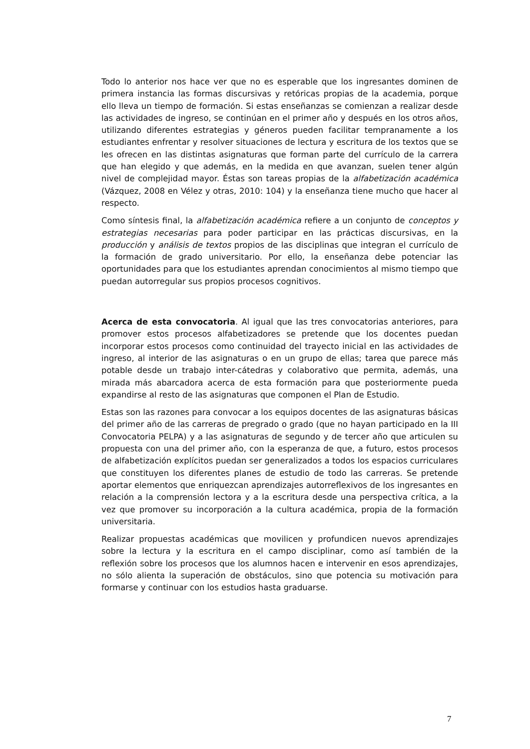Todo lo anterior nos hace ver que no es esperable que los ingresantes dominen de primera instancia las formas discursivas y retóricas propias de la academia, porque ello lleva un tiempo de formación. Si estas enseñanzas se comienzan a realizar desde las actividades de ingreso, se continúan en el primer año y después en los otros años, utilizando diferentes estrategias y géneros pueden facilitar tempranamente a los estudiantes enfrentar y resolver situaciones de lectura y escritura de los textos que se les ofrecen en las distintas asignaturas que forman parte del currículo de la carrera que han elegido y que además, en la medida en que avanzan, suelen tener algún nivel de complejidad mayor. Éstas son tareas propias de la alfabetización académica (Vázquez, 2008 en Vélez y otras, 2010: 104) y la enseñanza tiene mucho que hacer al respecto.
Como síntesis final, la alfabetización académica refiere a un conjunto de conceptos y estrategias necesarias para poder participar en las prácticas discursivas, en la producción y análisis de textos propios de las disciplinas que integran el currículo de la formación de grado universitario. Por ello, la enseñanza debe potenciar las oportunidades para que los estudiantes aprendan conocimientos al mismo tiempo que puedan autorregular sus propios procesos cognitivos.
Acerca de esta convocatoria. Al igual que las tres convocatorias anteriores, para promover estos procesos alfabetizadores se pretende que los docentes puedan incorporar estos procesos como continuidad del trayecto inicial en las actividades de ingreso, al interior de las asignaturas o en un grupo de ellas; tarea que parece más potable desde un trabajo inter-cátedras y colaborativo que permita, además, una mirada más abarcadora acerca de esta formación para que posteriormente pueda expandirse al resto de las asignaturas que componen el Plan de Estudio.
Estas son las razones para convocar a los equipos docentes de las asignaturas básicas del primer año de las carreras de pregrado o grado (que no hayan participado en la III Convocatoria PELPA) y a las asignaturas de segundo y de tercer año que articulen su propuesta con una del primer año, con la esperanza de que, a futuro, estos procesos de alfabetización explícitos puedan ser generalizados a todos los espacios curriculares que constituyen los diferentes planes de estudio de todo las carreras. Se pretende aportar elementos que enriquezcan aprendizajes autorreflexivos de los ingresantes en relación a la comprensión lectora y a la escritura desde una perspectiva crítica, a la vez que promover su incorporación a la cultura académica, propia de la formación universitaria.
Realizar propuestas académicas que movilicen y profundicen nuevos aprendizajes sobre la lectura y la escritura en el campo disciplinar, como así también de la reflexión sobre los procesos que los alumnos hacen e intervenir en esos aprendizajes, no sólo alienta la superación de obstáculos, sino que potencia su motivación para formarse y continuar con los estudios hasta graduarse.
7